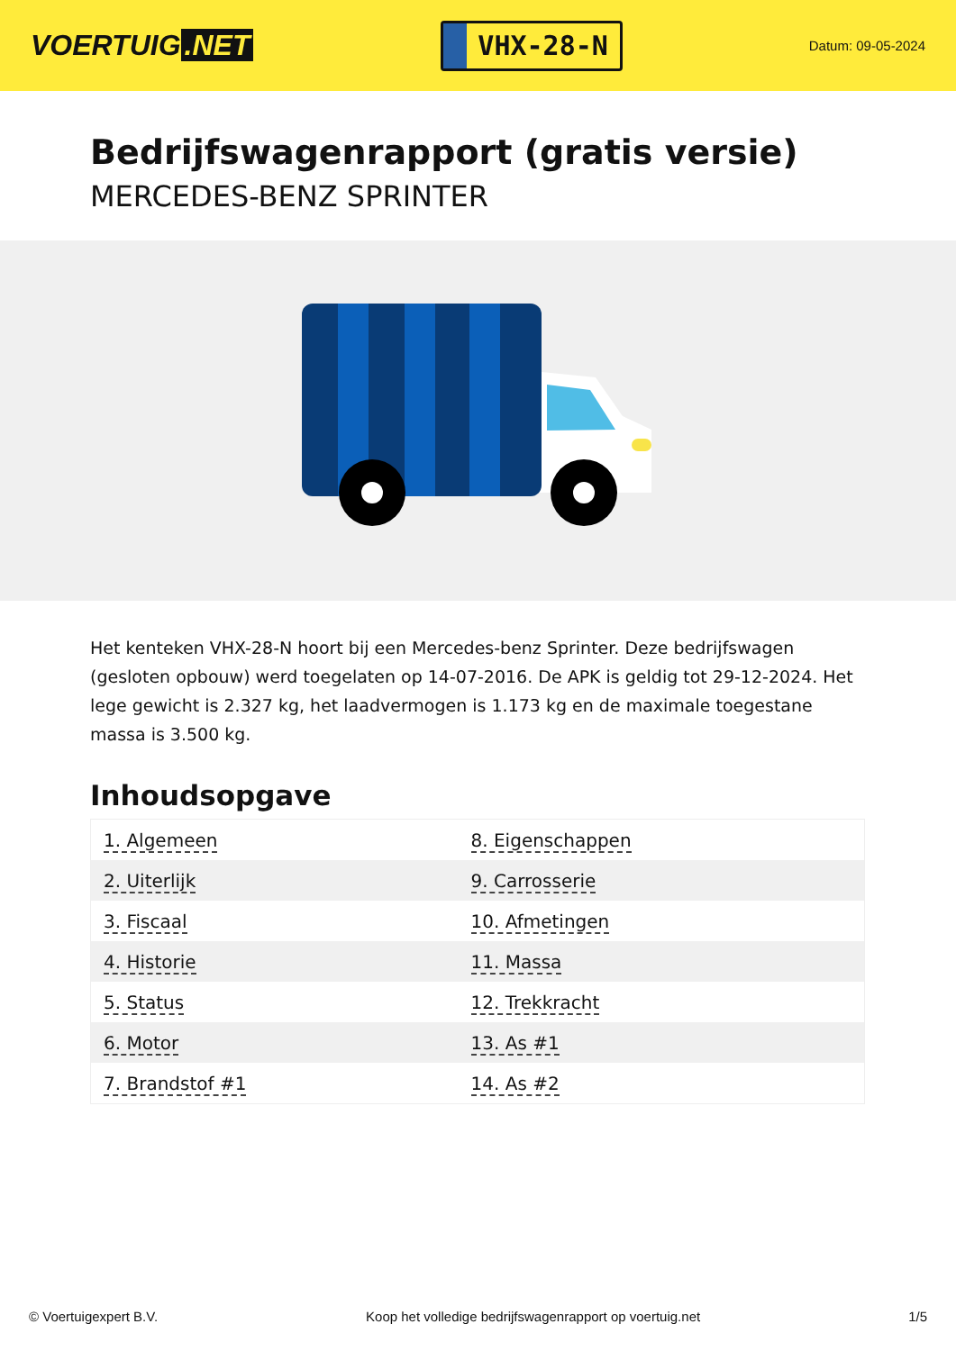VOERTUIG.NET
VHX-28-N
Datum: 09-05-2024
Bedrijfswagenrapport (gratis versie)
MERCEDES-BENZ SPRINTER
Het kenteken VHX-28-N hoort bij een Mercedes-benz Sprinter. Deze bedrijfswagen (gesloten opbouw) werd toegelaten op 14-07-2016. De APK is geldig tot 29-12-2024. Het lege gewicht is 2.327 kg, het laadvermogen is 1.173 kg en de maximale toegestane massa is 3.500 kg.
Inhoudsopgave
| 1. Algemeen | 8. Eigenschappen |
| 2. Uiterlijk | 9. Carrosserie |
| 3. Fiscaal | 10. Afmetingen |
| 4. Historie | 11. Massa |
| 5. Status | 12. Trekkracht |
| 6. Motor | 13. As #1 |
| 7. Brandstof #1 | 14. As #2 |
© Voertuigexpert B.V. Koop het volledige bedrijfswagenrapport op voertuig.net 1/5